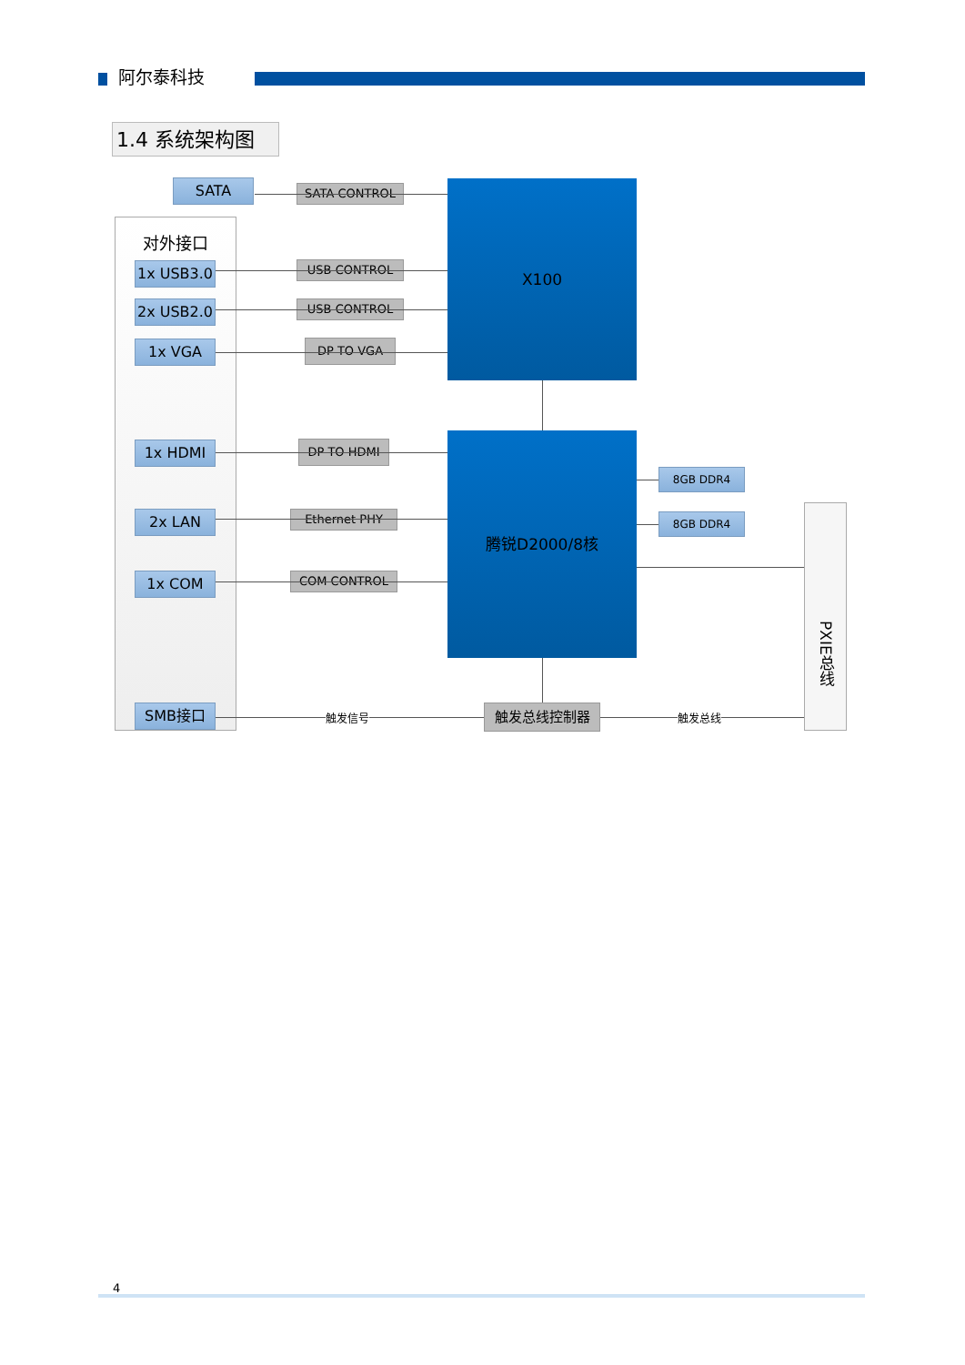阿尔泰科技
1.4 系统架构图
对外接口
SATA
1x USB3.0
2x USB2.0
1x VGA
1x HDMI
2x LAN
1x COM
SMB接口
SATA CONTROL
USB CONTROL
USB CONTROL
DP TO VGA
DP TO HDMI
Ethernet PHY
COM CONTROL
触发总线控制器
X100
腾锐D2000/8核
8GB DDR4
8GB DDR4
PXIE总线
触发信号 触发总线
4